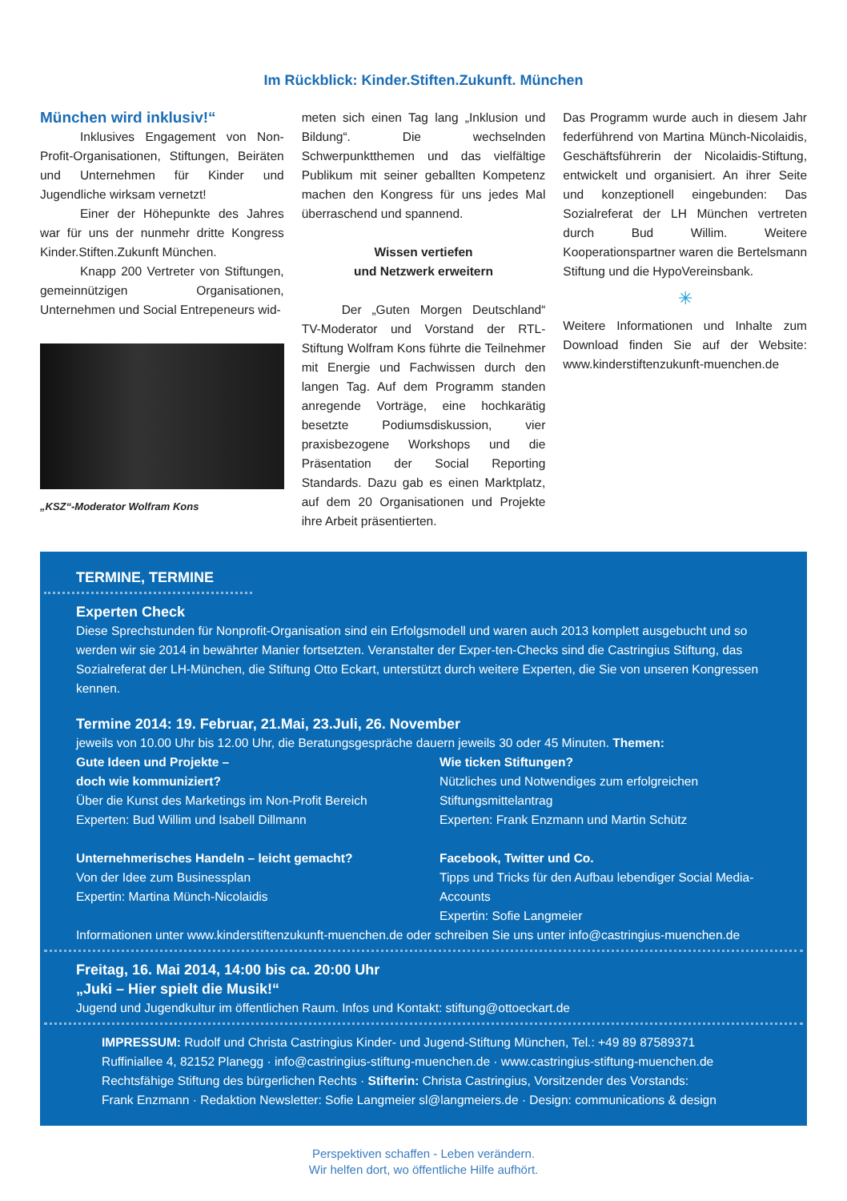Im Rückblick: Kinder.Stiften.Zukunft. München
München wird inklusiv!“
Inklusives Engagement von Non-Profit-Organisationen, Stiftungen, Beiräten und Unternehmen für Kinder und Jugendliche wirksam vernetzt!
Einer der Höhepunkte des Jahres war für uns der nunmehr dritte Kongress Kinder.Stiften.Zukunft München.
Knapp 200 Vertreter von Stiftungen, gemeinnützigen Organisationen, Unternehmen und Social Entrepeneurs wid-
„KSZ“-Moderator Wolfram Kons
meten sich einen Tag lang „Inklusion und Bildung“. Die wechselnden Schwerpunktthemen und das vielfältige Publikum mit seiner geballten Kompetenz machen den Kongress für uns jedes Mal überraschend und spannend.
Wissen vertiefen
und Netzwerk erweitern
Der „Guten Morgen Deutschland“ TV-Moderator und Vorstand der RTL-Stiftung Wolfram Kons führte die Teilnehmer mit Energie und Fachwissen durch den langen Tag. Auf dem Programm standen anregende Vorträge, eine hochkarätig besetzte Podiumsdiskussion, vier praxisbezogene Workshops und die Präsentation der Social Reporting Standards. Dazu gab es einen Marktplatz, auf dem 20 Organisationen und Projekte ihre Arbeit präsentierten.
Das Programm wurde auch in diesem Jahr federführend von Martina Münch-Nicolaidis, Geschäftsführerin der Nicolaidis-Stiftung, entwickelt und organisiert. An ihrer Seite und konzeptionell eingebunden: Das Sozialreferat der LH München vertreten durch Bud Willim. Weitere Kooperationspartner waren die Bertelsmann Stiftung und die HypoVereinsbank.
✳
Weitere Informationen und Inhalte zum Download finden Sie auf der Website: www.kinderstiftenzukunft-muenchen.de
TERMINE, TERMINE
Experten Check
Diese Sprechstunden für Nonprofit-Organisation sind ein Erfolgsmodell und waren auch 2013 komplett ausgebucht und so werden wir sie 2014 in bewährter Manier fortsetzten. Veranstalter der Exper-ten-Checks sind die Castringius Stiftung, das Sozialreferat der LH-München, die Stiftung Otto Eckart, unterstützt durch weitere Experten, die Sie von unseren Kongressen kennen.
Termine 2014: 19. Februar, 21.Mai, 23.Juli, 26. November
jeweils von 10.00 Uhr bis 12.00 Uhr, die Beratungsgespräche dauern jeweils 30 oder 45 Minuten. Themen:
Gute Ideen und Projekte –
doch wie kommuniziert?
Über die Kunst des Marketings im Non-Profit Bereich
Experten: Bud Willim und Isabell Dillmann
Unternehmerisches Handeln – leicht gemacht?
Von der Idee zum Businessplan
Expertin: Martina Münch-Nicolaidis
Wie ticken Stiftungen?
Nützliches und Notwendiges zum erfolgreichen Stiftungsmittelantrag
Experten: Frank Enzmann und Martin Schütz
Facebook, Twitter und Co.
Tipps und Tricks für den Aufbau lebendiger Social Media-Accounts
Expertin: Sofie Langmeier
Informationen unter www.kinderstiftenzukunft-muenchen.de oder schreiben Sie uns unter info@castringius-muenchen.de
Freitag, 16. Mai 2014, 14:00 bis ca. 20:00 Uhr
„Juki – Hier spielt die Musik!“
Jugend und Jugendkultur im öffentlichen Raum. Infos und Kontakt: stiftung@ottoeckart.de
IMPRESSUM: Rudolf und Christa Castringius Kinder- und Jugend-Stiftung München, Tel.: +49 89 87589371
Ruffiniallee 4, 82152 Planegg · info@castringius-stiftung-muenchen.de · www.castringius-stiftung-muenchen.de
Rechtsfähige Stiftung des bürgerlichen Rechts · Stifterin: Christa Castringius, Vorsitzender des Vorstands:
Frank Enzmann · Redaktion Newsletter: Sofie Langmeier sl@langmeiers.de · Design: communications & design
Perspektiven schaffen - Leben verändern.
Wir helfen dort, wo öffentliche Hilfe aufhört.